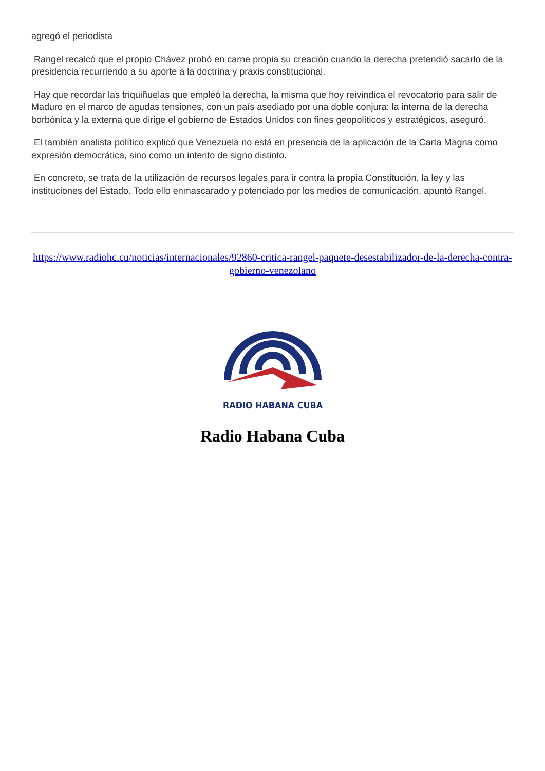agregó el periodista
Rangel recalcó que el propio Chávez probó en carne propia su creación cuando la derecha pretendió sacarlo de la presidencia recurriendo a su aporte a la doctrina y praxis constitucional.
Hay que recordar las triquiñuelas que empleó la derecha, la misma que hoy reivindica el revocatorio para salir de Maduro en el marco de agudas tensiones, con un país asediado por una doble conjura: la interna de la derecha borbónica y la externa que dirige el gobierno de Estados Unidos con fines geopolíticos y estratégicos, aseguró.
El también analista político explicó que Venezuela no está en presencia de la aplicación de la Carta Magna como expresión democrática, sino como un intento de signo distinto.
En concreto, se trata de la utilización de recursos legales para ir contra la propia Constitución, la ley y las instituciones del Estado. Todo ello enmascarado y potenciado por los medios de comunicación, apuntó Rangel.
https://www.radiohc.cu/noticias/internacionales/92860-critica-rangel-paquete-desestabilizador-de-la-derecha-contra-gobierno-venezolano
RADIO HABANA CUBA
Radio Habana Cuba